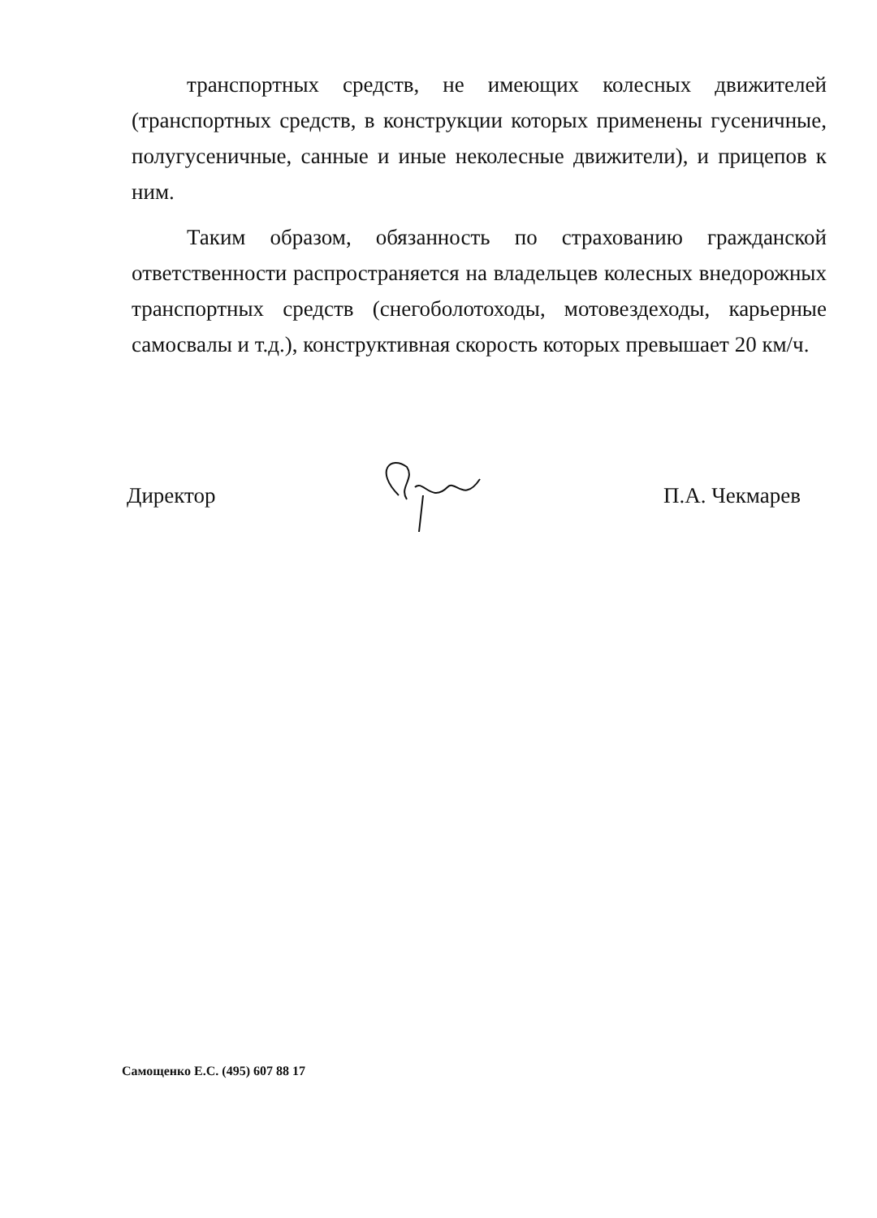транспортных средств, не имеющих колесных движителей (транспортных средств, в конструкции которых применены гусеничные, полугусеничные, санные и иные неколесные движители), и прицепов к ним.
Таким образом, обязанность по страхованию гражданской ответственности распространяется на владельцев колесных внедорожных транспортных средств (снегоболотоходы, мотовездеходы, карьерные самосвалы и т.д.), конструктивная скорость которых превышает 20 км/ч.
Директор П.А. Чекмарев
Самощенко Е.С. (495) 607 88 17